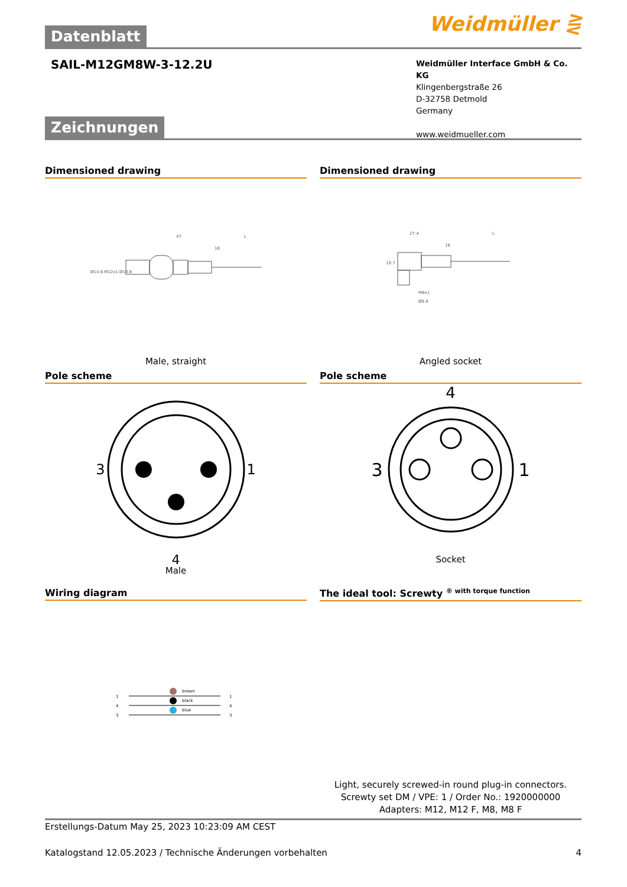Datenblatt
Weidmüller ⋛
SAIL-M12GM8W-3-12.2U
Weidmüller Interface GmbH & Co. KG
Klingenbergstraße 26
D-32758 Detmold
Germany
www.weidmueller.com
Zeichnungen
Dimensioned drawing
47
18
L
Ø14.6 M12x1 Ø10.8
Male, straight
Dimensioned drawing
27.4
18
L
19.7
M8x1
Ø9.9
Angled socket
Pole scheme
3 1
4
Male
Pole scheme
4
3 1
Socket
Wiring diagram
brown
black
blue
1
4
3
1
4
3
The ideal tool: Screwty <sup>® with torque function</sup>
Light, securely screwed-in round plug-in connectors. Screwty set DM / VPE: 1 / Order No.: 1920000000 Adapters: M12, M12 F, M8, M8 F
Erstellungs-Datum May 25, 2023 10:23:09 AM CEST
Katalogstand 12.05.2023 / Technische Änderungen vorbehalten 4